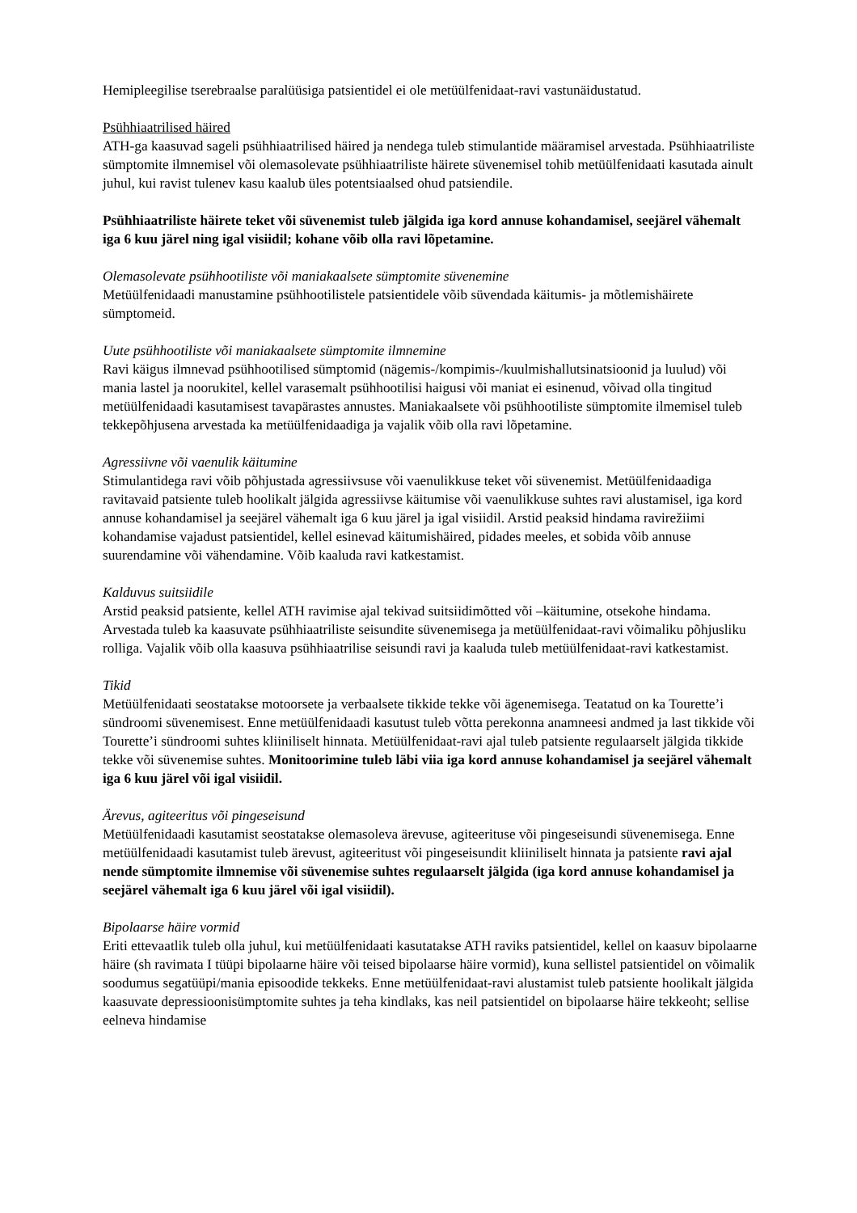Hemipleegilise tserebraalse paralüüsiga patsientidel ei ole metüülfenidaat-ravi vastunäidustatud.
Psühhiaatrilised häired
ATH-ga kaasuvad sageli psühhiaatrilised häired ja nendega tuleb stimulantide määramisel arvestada. Psühhiaatriliste sümptomite ilmnemisel või olemasolevate psühhiaatriliste häirete süvenemisel tohib metüülfenidaati kasutada ainult juhul, kui ravist tulenev kasu kaalub üles potentsiaalsed ohud patsiendile.
Psühhiaatriliste häirete teket või süvenemist tuleb jälgida iga kord annuse kohandamisel, seejärel vähemalt iga 6 kuu järel ning igal visiidil; kohane võib olla ravi lõpetamine.
Olemasolevate psühhootiliste või maniakaalsete sümptomite süvenemine
Metüülfenidaadi manustamine psühhootilistele patsientidele võib süvendada käitumis- ja mõtlemishäirete sümptomeid.
Uute psühhootiliste või maniakaalsete sümptomite ilmnemine
Ravi käigus ilmnevad psühhootilised sümptomid (nägemis-/kompimis-/kuulmishallutsinatsioonid ja luulud) või mania lastel ja noorukitel, kellel varasemalt psühhootilisi haigusi või maniat ei esinenud, võivad olla tingitud metüülfenidaadi kasutamisest tavapärastes annustes. Maniakaalsete või psühhootiliste sümptomite ilmemisel tuleb tekkepõhjusena arvestada ka metüülfenidaadiga ja vajalik võib olla ravi lõpetamine.
Agressiivne või vaenulik käitumine
Stimulantidega ravi võib põhjustada agressiivsuse või vaenulikkuse teket või süvenemist. Metüülfenidaadiga ravitavaid patsiente tuleb hoolikalt jälgida agressiivse käitumise või vaenulikkuse suhtes ravi alustamisel, iga kord annuse kohandamisel ja seejärel vähemalt iga 6 kuu järel ja igal visiidil. Arstid peaksid hindama ravirežiimi kohandamise vajadust patsientidel, kellel esinevad käitumishäired, pidades meeles, et sobida võib annuse suurendamine või vähendamine. Võib kaaluda ravi katkestamist.
Kalduvus suitsiidile
Arstid peaksid patsiente, kellel ATH ravimise ajal tekivad suitsiidimõtted või –käitumine, otsekohe hindama. Arvestada tuleb ka kaasuvate psühhiaatriliste seisundite süvenemisega ja metüülfenidaat-ravi võimaliku põhjusliku rolliga. Vajalik võib olla kaasuva psühhiaatrilise seisundi ravi ja kaaluda tuleb metüülfenidaat-ravi katkestamist.
Tikid
Metüülfenidaati seostatakse motoorsete ja verbaalsete tikkide tekke või ägenemisega. Teatatud on ka Tourette’i sündroomi süvenemisest. Enne metüülfenidaadi kasutust tuleb võtta perekonna anamneesi andmed ja last tikkide või Tourette’i sündroomi suhtes kliiniliselt hinnata. Metüülfenidaat-ravi ajal tuleb patsiente regulaarselt jälgida tikkide tekke või süvenemise suhtes. Monitoorimine tuleb läbi viia iga kord annuse kohandamisel ja seejärel vähemalt iga 6 kuu järel või igal visiidil.
Ärevus, agiteeritus või pingeseisund
Metüülfenidaadi kasutamist seostatakse olemasoleva ärevuse, agiteerituse või pingeseisundi süvenemisega. Enne metüülfenidaadi kasutamist tuleb ärevust, agiteeritust või pingeseisundit kliiniliselt hinnata ja patsiente ravi ajal nende sümptomite ilmnemise või süvenemise suhtes regulaarselt jälgida (iga kord annuse kohandamisel ja seejärel vähemalt iga 6 kuu järel või igal visiidil).
Bipolaarse häire vormid
Eriti ettevaatlik tuleb olla juhul, kui metüülfenidaati kasutatakse ATH raviks patsientidel, kellel on kaasuv bipolaarne häire (sh ravimata I tüüpi bipolaarne häire või teised bipolaarse häire vormid), kuna sellistel patsientidel on võimalik soodumus segatüüpi/mania episoodide tekkeks. Enne metüülfenidaat-ravi alustamist tuleb patsiente hoolikalt jälgida kaasuvate depressioonisümptomite suhtes ja teha kindlaks, kas neil patsientidel on bipolaarse häire tekkeoht; sellise eelneva hindamise